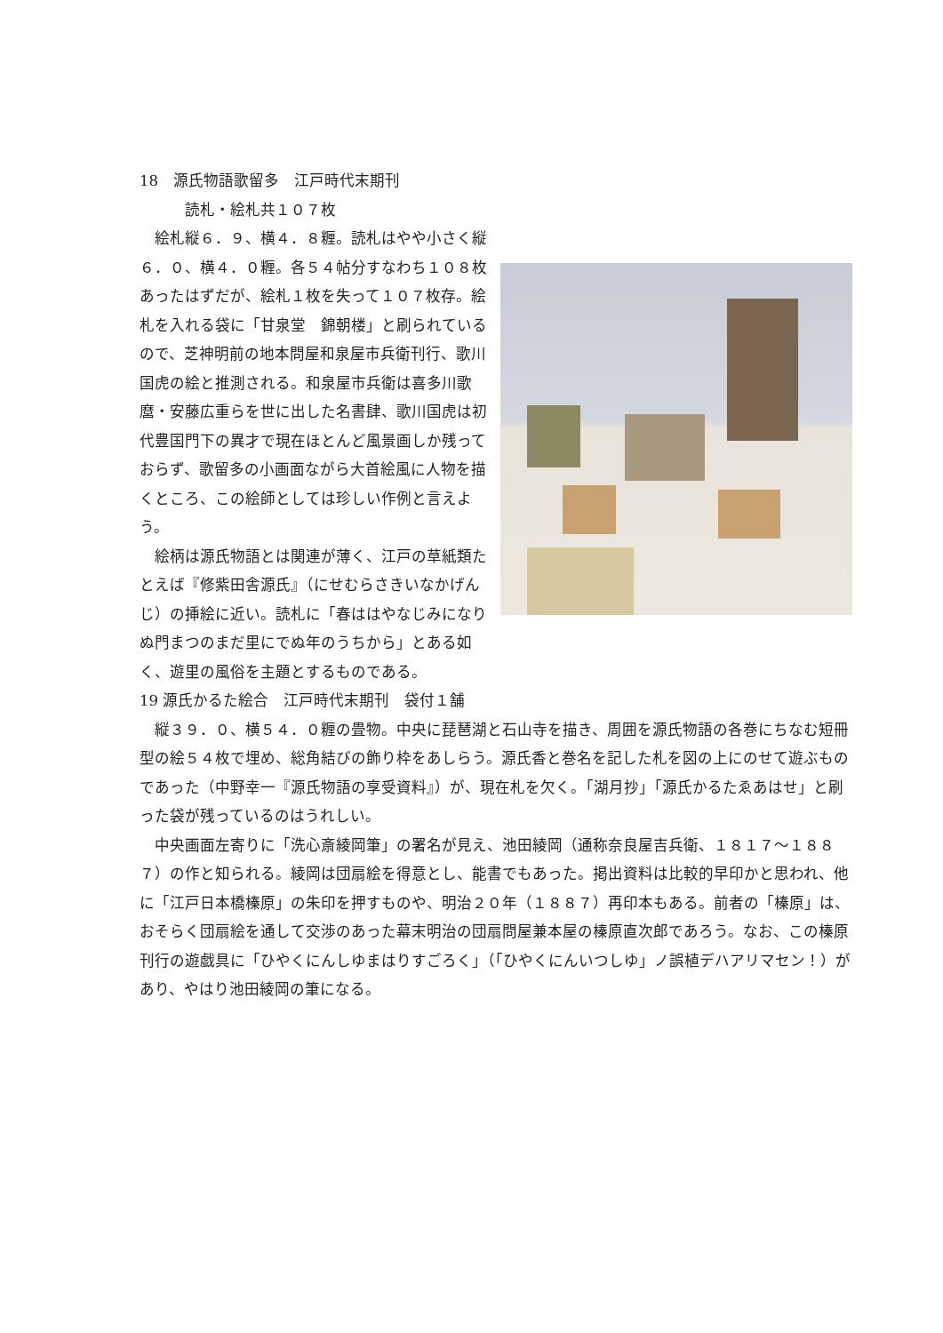18　源氏物語歌留多　江戸時代末期刊
　　　読札・絵札共１０７枚
　絵札縦６．９、横４．８糎。読札はやや小さく縦６．０、横４．０糎。各５４帖分すなわち１０８枚あったはずだが、絵札１枚を失って１０７枚存。絵札を入れる袋に「甘泉堂　錦朝楼」と刷られているので、芝神明前の地本問屋和泉屋市兵衛刊行、歌川国虎の絵と推測される。和泉屋市兵衛は喜多川歌麿・安藤広重らを世に出した名書肆、歌川国虎は初代豊国門下の異才で現在ほとんど風景画しか残っておらず、歌留多の小画面ながら大首絵風に人物を描くところ、この絵師としては珍しい作例と言えよう。
　絵柄は源氏物語とは関連が薄く、江戸の草紙類たとえば『修紫田舎源氏』（にせむらさきいなかげんじ）の挿絵に近い。読札に「春ははやなじみになりぬ門まつのまだ里にでぬ年のうちから」とある如く、遊里の風俗を主題とするものである。
19 源氏かるた絵合　江戸時代末期刊　袋付１舗
　縦３９．０、横５４．０糎の畳物。中央に琵琶湖と石山寺を描き、周囲を源氏物語の各巻にちなむ短冊型の絵５４枚で埋め、総角結びの飾り枠をあしらう。源氏香と巻名を記した札を図の上にのせて遊ぶものであった（中野幸一『源氏物語の享受資料』）が、現在札を欠く。「湖月抄」「源氏かるたゑあはせ」と刷った袋が残っているのはうれしい。
　中央画面左寄りに「洗心斎綾岡筆」の署名が見え、池田綾岡（通称奈良屋吉兵衛、１８１７～１８８７）の作と知られる。綾岡は団扇絵を得意とし、能書でもあった。掲出資料は比較的早印かと思われ、他に「江戸日本橋榛原」の朱印を押すものや、明治２０年（１８８７）再印本もある。前者の「榛原」は、おそらく団扇絵を通して交渉のあった幕末明治の団扇問屋兼本屋の榛原直次郎であろう。なお、この榛原刊行の遊戯具に「ひやくにんしゆまはりすごろく」（「ひやくにんいつしゆ」ノ誤植デハアリマセン！）があり、やはり池田綾岡の筆になる。